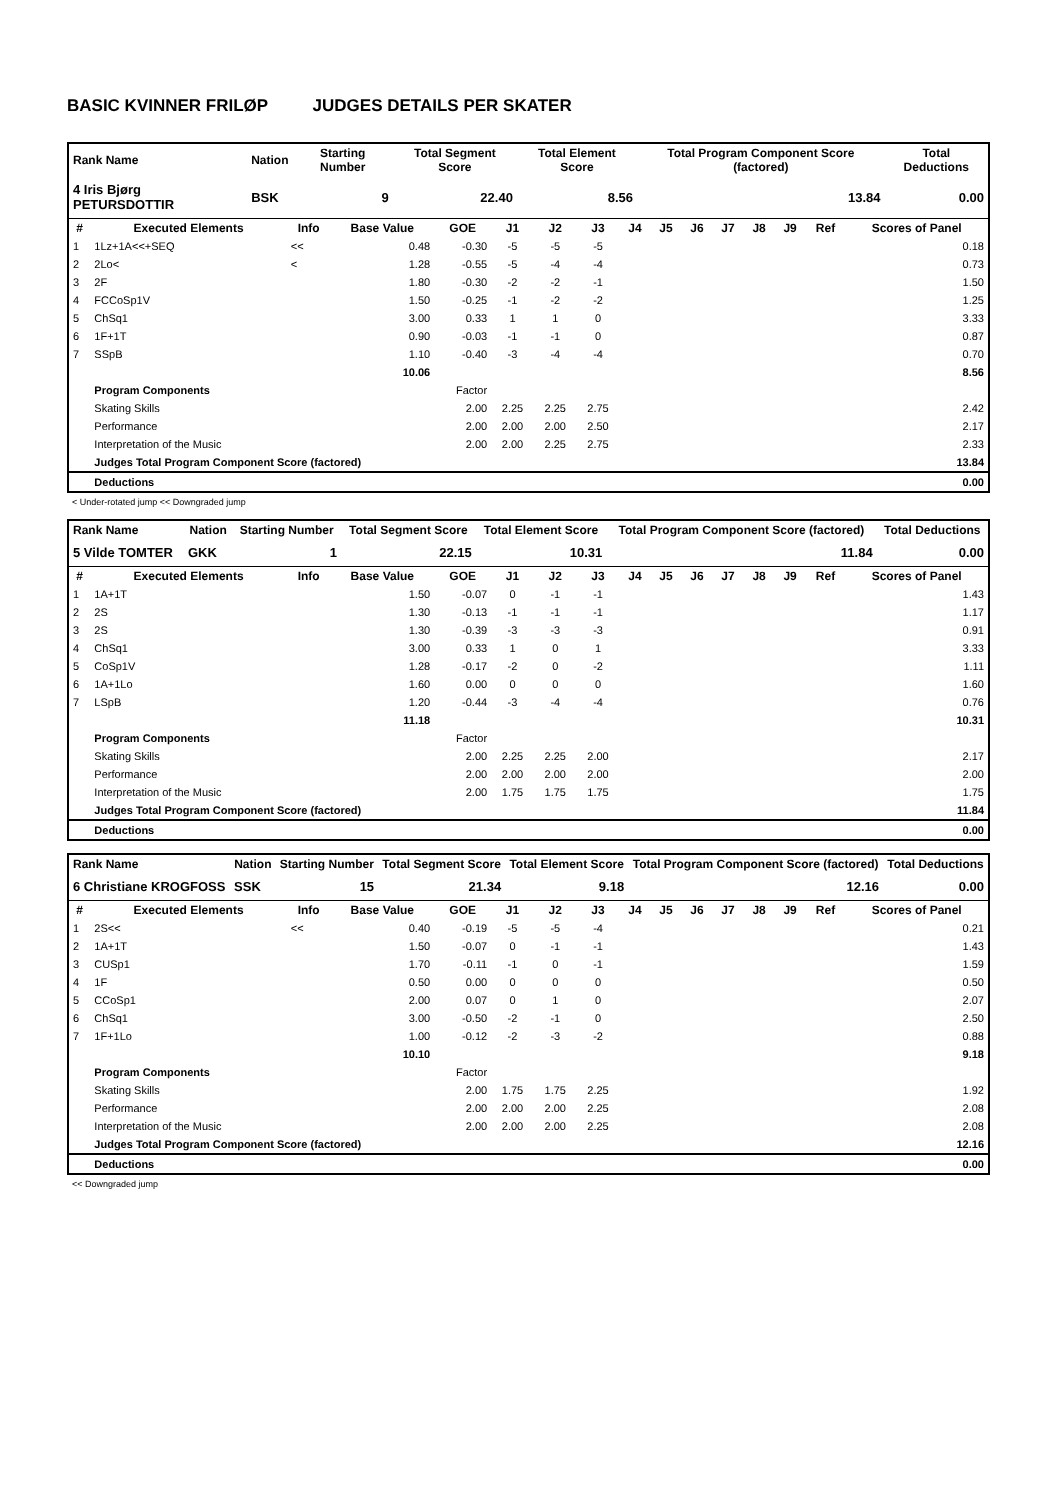BASIC KVINNER FRILØP JUDGES DETAILS PER SKATER
| Rank Name | Nation | Starting Number | Total Segment Score | Total Element Score | Total Program Component Score (factored) | Total Deductions |
| 4 Iris Bjørg PETURSDOTTIR | BSK | 9 | 22.40 | 8.56 | 13.84 | 0.00 |
| # | Executed Elements | Info | Base Value | GOE | J1 | J2 | J3 | J4 | J5 | J6 | J7 | J8 | J9 | Ref | Scores of Panel |
| --- | --- | --- | --- | --- | --- | --- | --- | --- | --- | --- | --- | --- | --- | --- | --- |
| 1 | 1Lz+1A<<+SEQ | << | 0.48 | -0.30 | -5 | -5 | -5 | | | | | | | | 0.18 |
| 2 | 2Lo< | < | 1.28 | -0.55 | -5 | -4 | -4 | | | | | | | | 0.73 |
| 3 | 2F | | 1.80 | -0.30 | -2 | -2 | -1 | | | | | | | | 1.50 |
| 4 | FCCoSp1V | | 1.50 | -0.25 | -1 | -2 | -2 | | | | | | | | 1.25 |
| 5 | ChSq1 | | 3.00 | 0.33 | 1 | 1 | 0 | | | | | | | | 3.33 |
| 6 | 1F+1T | | 0.90 | -0.03 | -1 | -1 | 0 | | | | | | | | 0.87 |
| 7 | SSpB | | 1.10 | -0.40 | -3 | -4 | -4 | | | | | | | | 0.70 |
| | | | 10.06 | | | | | | | | | | | | 8.56 |
| | Program Components | | | Factor | | | | | | | | | | | |
| | Skating Skills | | | 2.00 | 2.25 | 2.25 | 2.75 | | | | | | | | 2.42 |
| | Performance | | | 2.00 | 2.00 | 2.00 | 2.50 | | | | | | | | 2.17 |
| | Interpretation of the Music | | | 2.00 | 2.00 | 2.25 | 2.75 | | | | | | | | 2.33 |
| | Judges Total Program Component Score (factored) | | | | | | | | | | | | | | 13.84 |
| | Deductions | | | | | | | | | | | | | | 0.00 |
< Under-rotated jump << Downgraded jump
| Rank Name | Nation | Starting Number | Total Segment Score | Total Element Score | Total Program Component Score (factored) | Total Deductions |
| 5 Vilde TOMTER | GKK | 1 | 22.15 | 10.31 | 11.84 | 0.00 |
| # | Executed Elements | Info | Base Value | GOE | J1 | J2 | J3 | J4 | J5 | J6 | J7 | J8 | J9 | Ref | Scores of Panel |
| --- | --- | --- | --- | --- | --- | --- | --- | --- | --- | --- | --- | --- | --- | --- | --- |
| 1 | 1A+1T | | 1.50 | -0.07 | 0 | -1 | -1 | | | | | | | | 1.43 |
| 2 | 2S | | 1.30 | -0.13 | -1 | -1 | -1 | | | | | | | | 1.17 |
| 3 | 2S | | 1.30 | -0.39 | -3 | -3 | -3 | | | | | | | | 0.91 |
| 4 | ChSq1 | | 3.00 | 0.33 | 1 | 0 | 1 | | | | | | | | 3.33 |
| 5 | CoSp1V | | 1.28 | -0.17 | -2 | 0 | -2 | | | | | | | | 1.11 |
| 6 | 1A+1Lo | | 1.60 | 0.00 | 0 | 0 | 0 | | | | | | | | 1.60 |
| 7 | LSpB | | 1.20 | -0.44 | -3 | -4 | -4 | | | | | | | | 0.76 |
| | | | 11.18 | | | | | | | | | | | | 10.31 |
| | Program Components | | | Factor | | | | | | | | | | | |
| | Skating Skills | | | 2.00 | 2.25 | 2.25 | 2.00 | | | | | | | | 2.17 |
| | Performance | | | 2.00 | 2.00 | 2.00 | 2.00 | | | | | | | | 2.00 |
| | Interpretation of the Music | | | 2.00 | 1.75 | 1.75 | 1.75 | | | | | | | | 1.75 |
| | Judges Total Program Component Score (factored) | | | | | | | | | | | | | | 11.84 |
| | Deductions | | | | | | | | | | | | | | 0.00 |
| Rank Name | Nation | Starting Number | Total Segment Score | Total Element Score | Total Program Component Score (factored) | Total Deductions |
| 6 Christiane KROGFOSS | SSK | 15 | 21.34 | 9.18 | 12.16 | 0.00 |
| # | Executed Elements | Info | Base Value | GOE | J1 | J2 | J3 | J4 | J5 | J6 | J7 | J8 | J9 | Ref | Scores of Panel |
| --- | --- | --- | --- | --- | --- | --- | --- | --- | --- | --- | --- | --- | --- | --- | --- |
| 1 | 2S<< | << | 0.40 | -0.19 | -5 | -5 | -4 | | | | | | | | 0.21 |
| 2 | 1A+1T | | 1.50 | -0.07 | 0 | -1 | -1 | | | | | | | | 1.43 |
| 3 | CUSp1 | | 1.70 | -0.11 | -1 | 0 | -1 | | | | | | | | 1.59 |
| 4 | 1F | | 0.50 | 0.00 | 0 | 0 | 0 | | | | | | | | 0.50 |
| 5 | CCoSp1 | | 2.00 | 0.07 | 0 | 1 | 0 | | | | | | | | 2.07 |
| 6 | ChSq1 | | 3.00 | -0.50 | -2 | -1 | 0 | | | | | | | | 2.50 |
| 7 | 1F+1Lo | | 1.00 | -0.12 | -2 | -3 | -2 | | | | | | | | 0.88 |
| | | | 10.10 | | | | | | | | | | | | 9.18 |
| | Program Components | | | Factor | | | | | | | | | | | |
| | Skating Skills | | | 2.00 | 1.75 | 1.75 | 2.25 | | | | | | | | 1.92 |
| | Performance | | | 2.00 | 2.00 | 2.00 | 2.25 | | | | | | | | 2.08 |
| | Interpretation of the Music | | | 2.00 | 2.00 | 2.00 | 2.25 | | | | | | | | 2.08 |
| | Judges Total Program Component Score (factored) | | | | | | | | | | | | | | 12.16 |
| | Deductions | | | | | | | | | | | | | | 0.00 |
<< Downgraded jump